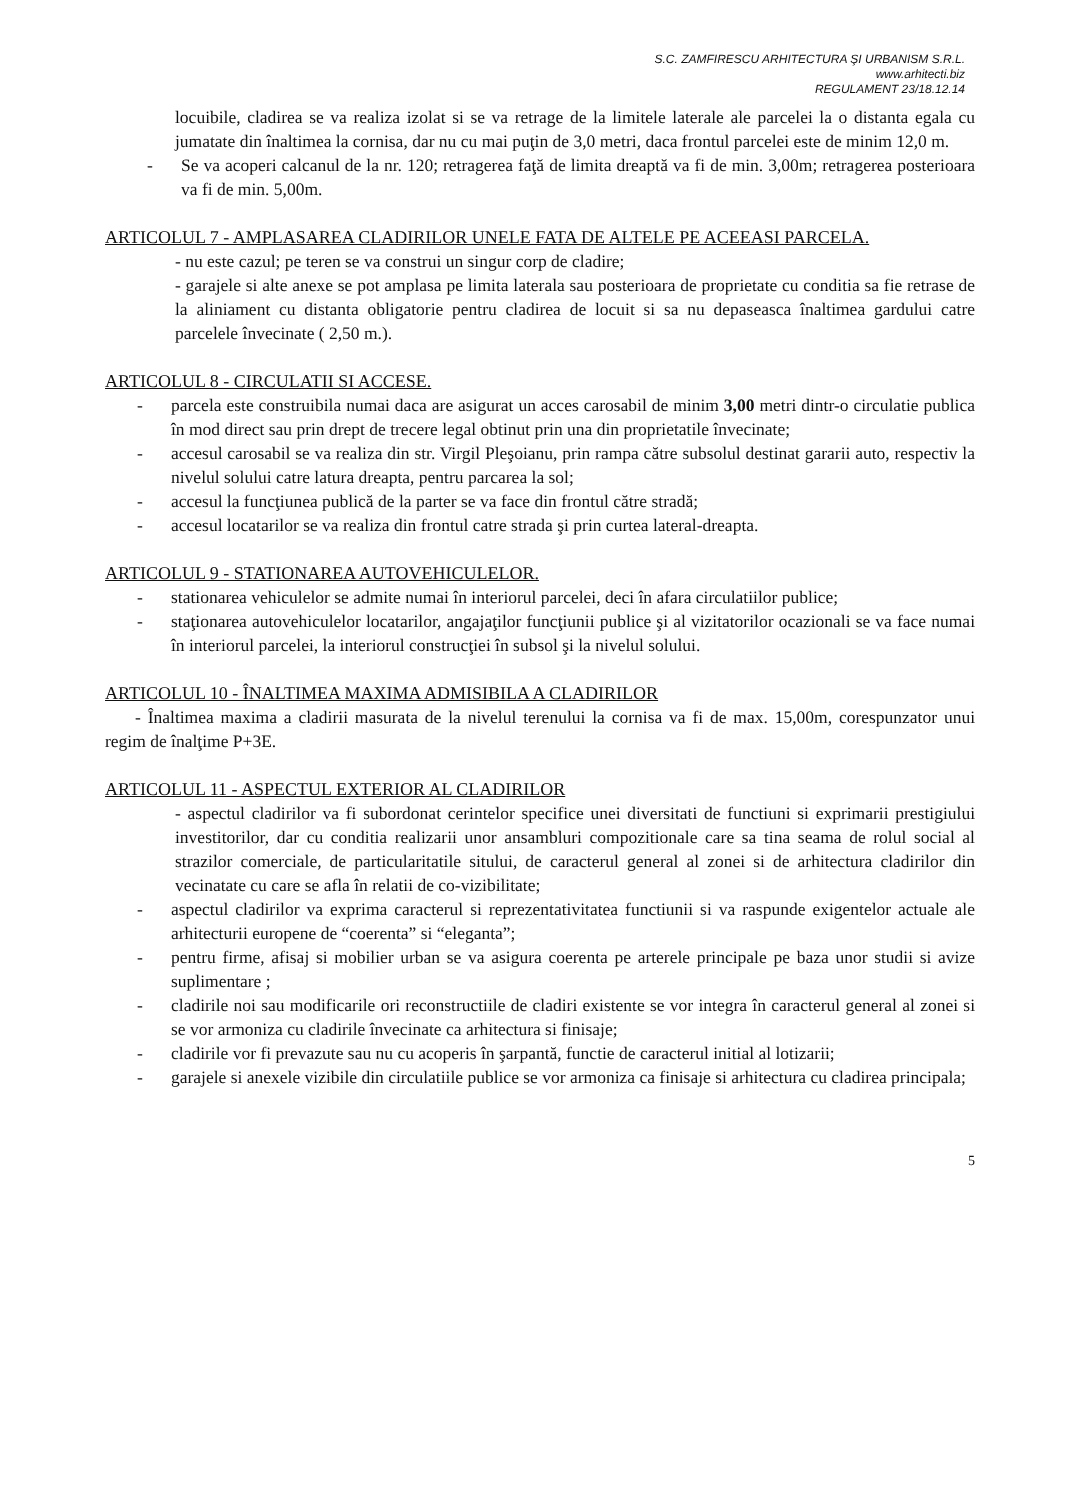S.C. ZAMFIRESCU ARHITECTURA ŞI URBANISM S.R.L.
www.arhitecti.biz
REGULAMENT 23/18.12.14
locuibile, cladirea se va realiza izolat si se va retrage de la limitele laterale ale parcelei la o distanta egala cu jumatate din înaltimea la cornisa, dar nu cu mai puţin de 3,0 metri, daca frontul parcelei este de minim 12,0 m.
- Se va acoperi calcanul de la nr. 120; retragerea faţă de limita dreaptă va fi de min. 3,00m; retragerea posterioara va fi de min. 5,00m.
ARTICOLUL 7 - AMPLASAREA CLADIRILOR UNELE FATA DE ALTELE PE ACEEASI PARCELA.
- nu este cazul; pe teren se va construi un singur corp de cladire;
- garajele si alte anexe se pot amplasa pe limita laterala sau posterioara de proprietate cu conditia sa fie retrase de la aliniament cu distanta obligatorie pentru cladirea de locuit si sa nu depaseasca înaltimea gardului catre parcelele învecinate ( 2,50 m.).
ARTICOLUL 8 - CIRCULATII SI ACCESE.
- parcela este construibila numai daca are asigurat un acces carosabil de minim 3,00 metri dintr-o circulatie publica în mod direct sau prin drept de trecere legal obtinut prin una din proprietatile învecinate;
- accesul carosabil se va realiza din str. Virgil Pleşoianu, prin rampa către subsolul destinat gararii auto, respectiv la nivelul solului catre latura dreapta, pentru parcarea la sol;
- accesul la funcţiunea publică de la parter se va face din frontul către stradă;
- accesul locatarilor se va realiza din frontul catre strada şi prin curtea lateral-dreapta.
ARTICOLUL 9 - STATIONAREA AUTOVEHICULELOR.
- stationarea vehiculelor se admite numai în interiorul parcelei, deci în afara circulatiilor publice;
- staţionarea autovehiculelor locatarilor, angajaţilor funcţiunii publice şi al vizitatorilor ocazionali se va face numai în interiorul parcelei, la interiorul construcţiei în subsol şi la nivelul solului.
ARTICOLUL 10 - ÎNALTIMEA MAXIMA ADMISIBILA A CLADIRILOR
- Înaltimea maxima a cladirii masurata de la nivelul terenului la cornisa va fi de max. 15,00m, corespunzator unui regim de înalţime P+3E.
ARTICOLUL 11 - ASPECTUL EXTERIOR AL CLADIRILOR
- aspectul cladirilor va fi subordonat cerintelor specifice unei diversitati de functiuni si exprimarii prestigiului investitorilor, dar cu conditia realizarii unor ansambluri compozitionale care sa tina seama de rolul social al strazilor comerciale, de particularitatile sitului, de caracterul general al zonei si de arhitectura cladirilor din vecinatate cu care se afla în relatii de co-vizibilitate;
- aspectul cladirilor va exprima caracterul si reprezentativitatea functiunii si va raspunde exigentelor actuale ale arhitecturii europene de “coerenta” si “eleganta”;
- pentru firme, afisaj si mobilier urban se va asigura coerenta pe arterele principale pe baza unor studii si avize suplimentare ;
- cladirile noi sau modificarile ori reconstructiile de cladiri existente se vor integra în caracterul general al zonei si se vor armoniza cu cladirile învecinate ca arhitectura si finisaje;
- cladirile vor fi prevazute sau nu cu acoperis în şarpantă, functie de caracterul initial al lotizarii;
- garajele si anexele vizibile din circulatiile publice se vor armoniza ca finisaje si arhitectura cu cladirea principala;
5